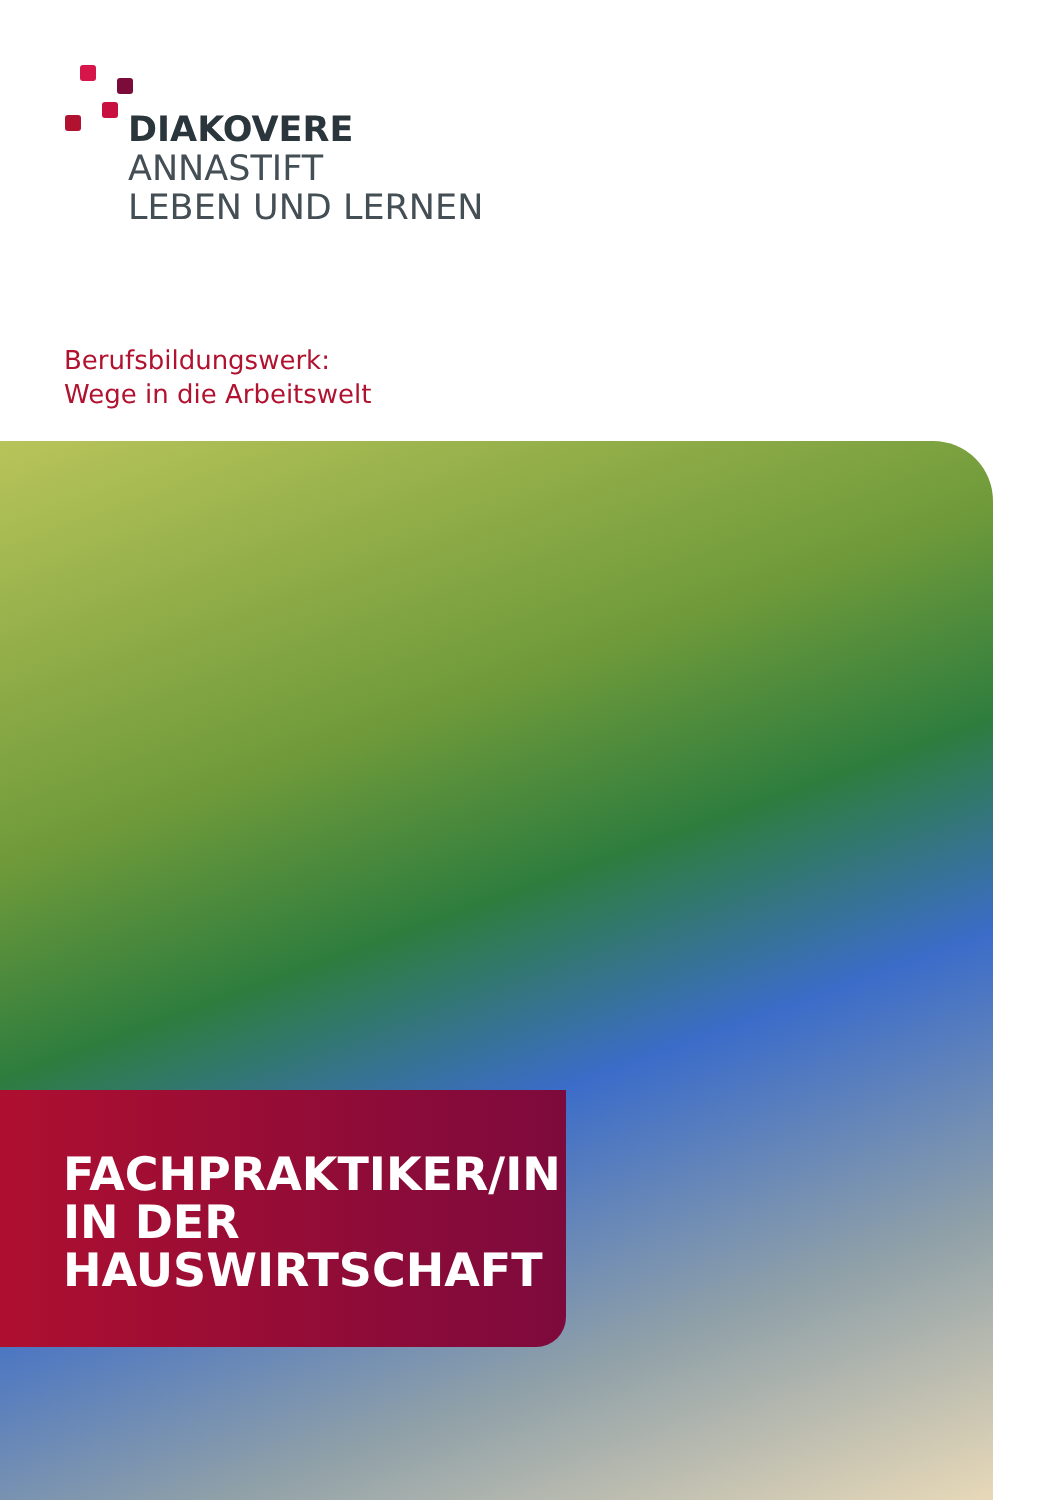DIAKOVERE
ANNASTIFT
LEBEN UND LERNEN
Berufsbildungswerk:
Wege in die Arbeitswelt
FACHPRAKTIKER/IN
IN DER
HAUSWIRTSCHAFT